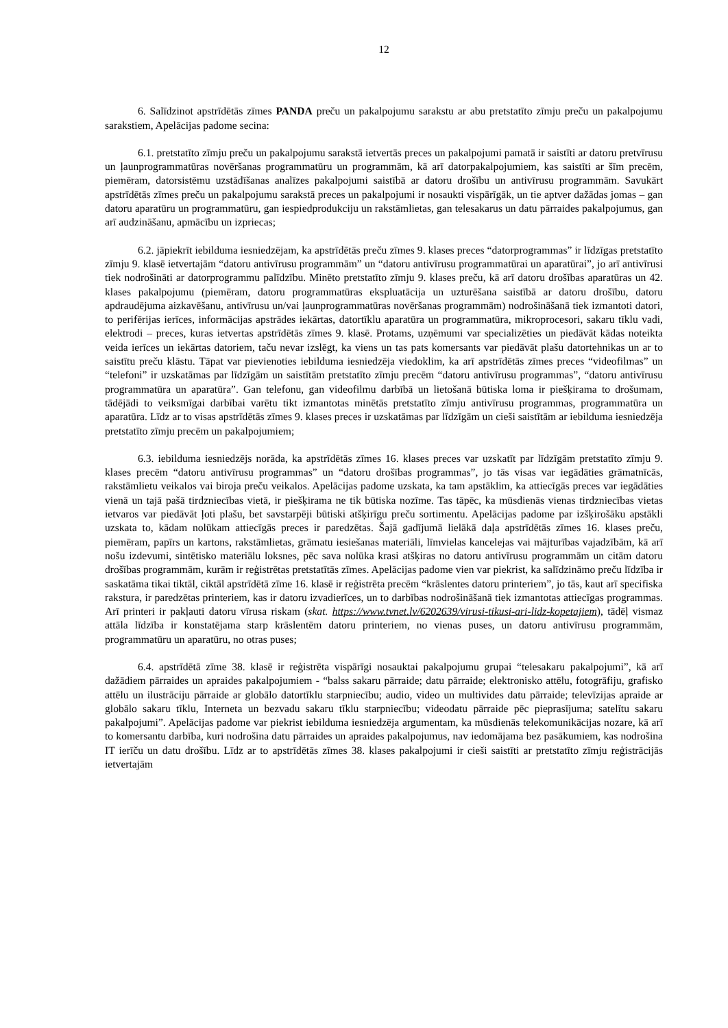12
6. Salīdzinot apstrīdētās zīmes PANDA preču un pakalpojumu sarakstu ar abu pretstatīto zīmju preču un pakalpojumu sarakstiem, Apelācijas padome secina:
6.1. pretstatīto zīmju preču un pakalpojumu sarakstā ietvertās preces un pakalpojumi pamatā ir saistīti ar datoru pretvīrusu un ļaunprogrammatūras novēršanas programmatūru un programmām, kā arī datorpakalpojumiem, kas saistīti ar šīm precēm, piemēram, datorsistēmu uzstādīšanas analīzes pakalpojumi saistībā ar datoru drošību un antivīrusu programmām. Savukārt apstrīdētās zīmes preču un pakalpojumu sarakstā preces un pakalpojumi ir nosaukti vispārīgāk, un tie aptver dažādas jomas – gan datoru aparatūru un programmatūru, gan iespiedprodukciju un rakstāmlietas, gan telesakarus un datu pārraides pakalpojumus, gan arī audzināšanu, apmācību un izpriecas;
6.2. jāpiekrīt iebilduma iesniedzējam, ka apstrīdētās preču zīmes 9. klases preces “datorprogrammas” ir līdzīgas pretstatīto zīmju 9. klasē ietvertajām “datoru antivīrusu programmām” un “datoru antivīrusu programmatūrai un aparatūrai”, jo arī antivīrusi tiek nodrošināti ar datorprogrammu palīdzību. Minēto pretstatīto zīmju 9. klases preču, kā arī datoru drošības aparatūras un 42. klases pakalpojumu (piemēram, datoru programmatūras ekspluatācija un uzturēšana saistībā ar datoru drošību, datoru apdraudējuma aizkavēšanu, antivīrusu un/vai ļaunprogrammatūras novēršanas programmām) nodrošināšanā tiek izmantoti datori, to perifērijas ierīces, informācijas apstrādes iekārtas, datortīklu aparatūra un programmatūra, mikroprocesori, sakaru tīklu vadi, elektrodi – preces, kuras ietvertas apstrīdētās zīmes 9. klasē. Protams, uzņēmumi var specializēties un piedāvāt kādas noteikta veida ierīces un iekārtas datoriem, taču nevar izslēgt, ka viens un tas pats komersants var piedāvāt plašu datortehnikas un ar to saistītu preču klāstu. Tāpat var pievienoties iebilduma iesniedzēja viedoklim, ka arī apstrīdētās zīmes preces “videofilmas” un “telefoni” ir uzskatāmas par līdzīgām un saistītām pretstatīto zīmju precēm “datoru antivīrusu programmas”, “datoru antivīrusu programmatūra un aparatūra”. Gan telefonu, gan videofilmu darbībā un lietošanā būtiska loma ir piešķirama to drošumam, tādējādi to veiksmīgai darbībai varētu tikt izmantotas minētās pretstatīto zīmju antivīrusu programmas, programmatūra un aparatūra. Līdz ar to visas apstrīdētās zīmes 9. klases preces ir uzskatāmas par līdzīgām un cieši saistītām ar iebilduma iesniedzēja pretstatīto zīmju precēm un pakalpojumiem;
6.3. iebilduma iesniedzējs norāda, ka apstrīdētās zīmes 16. klases preces var uzskatīt par līdzīgām pretstatīto zīmju 9. klases precēm “datoru antivīrusu programmas” un “datoru drošības programmas”, jo tās visas var iegādāties grāmatnīcās, rakstāmlietu veikalos vai biroja preču veikalos. Apelācijas padome uzskata, ka tam apstāklim, ka attiecīgās preces var iegādāties vienā un tajā pašā tirdzniecības vietā, ir piešķirama ne tik būtiska nozīme. Tas tāpēc, ka mūsdienās vienas tirdzniecības vietas ietvaros var piedāvāt ļoti plašu, bet savstarpēji būtiski atšķirīgu preču sortimentu. Apelācijas padome par izšķirošāku apstākli uzskata to, kādam nolūkam attiecīgās preces ir paredzētas. Šajā gadījumā lielākā daļa apstrīdētās zīmes 16. klases preču, piemēram, papīrs un kartons, rakstāmlietas, grāmatu iesiešanas materiāli, līmvielas kancelejas vai mājturības vajadzībām, kā arī nošu izdevumi, sintētisko materiālu loksnes, pēc sava nolūka krasi atšķiras no datoru antivīrusu programmām un citām datoru drošības programmām, kurām ir reģistrētas pretstatītās zīmes. Apelācijas padome vien var piekrist, ka salīdzināmo preču līdzība ir saskatāma tikai tiktāl, ciktāl apstrīdētā zīme 16. klasē ir reģistrēta precēm “krāslentes datoru printeriem”, jo tās, kaut arī specifiska rakstura, ir paredzētas printeriem, kas ir datoru izvadierīces, un to darbības nodrošināšanā tiek izmantotas attiecīgas programmas. Arī printeri ir pakļauti datoru vīrusa riskam (skat. https://www.tvnet.lv/6202639/virusi-tikusi-ari-lidz-kopetajiem), tādēļ vismaz attāla līdzība ir konstatējama starp krāslentēm datoru printeriem, no vienas puses, un datoru antivīrusu programmām, programmatūru un aparatūru, no otras puses;
6.4. apstrīdētā zīme 38. klasē ir reģistrēta vispārīgi nosauktai pakalpojumu grupai “telesakaru pakalpojumi”, kā arī dažādiem pārraides un apraides pakalpojumiem - “balss sakaru pārraide; datu pārraide; elektronisko attēlu, fotogrāfiju, grafisko attēlu un ilustrāciju pārraide ar globālo datortīklu starpniecību; audio, video un multivides datu pārraide; televīzijas apraide ar globālo sakaru tīklu, Interneta un bezvadu sakaru tīklu starpniecību; videodatu pārraide pēc pieprasījuma; satelītu sakaru pakalpojumi”. Apelācijas padome var piekrist iebilduma iesniedzēja argumentam, ka mūsdienās telekomunikācijas nozare, kā arī to komersantu darbība, kuri nodrošina datu pārraides un apraides pakalpojumus, nav iedomājama bez pasākumiem, kas nodrošina IT ierīču un datu drošību. Līdz ar to apstrīdētās zīmes 38. klases pakalpojumi ir cieši saistīti ar pretstatīto zīmju reģistrācijās ietvertajām